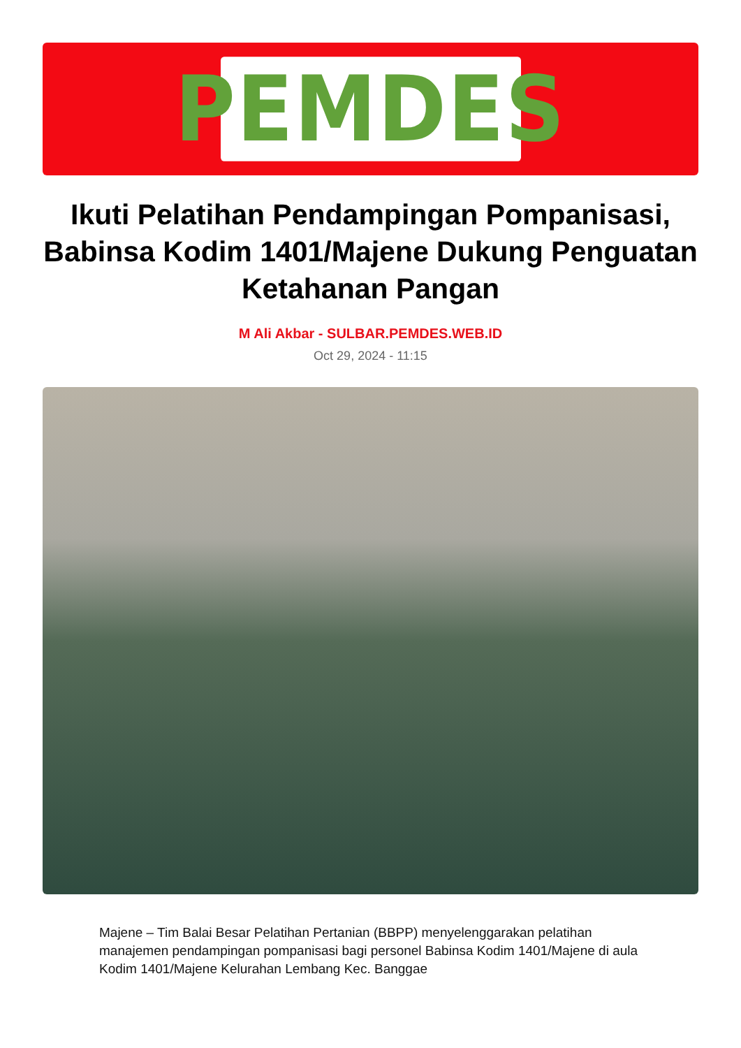PEMDES
Ikuti Pelatihan Pendampingan Pompanisasi, Babinsa Kodim 1401/Majene Dukung Penguatan Ketahanan Pangan
M Ali Akbar - SULBAR.PEMDES.WEB.ID
Oct 29, 2024 - 11:15
Majene – Tim Balai Besar Pelatihan Pertanian (BBPP) menyelenggarakan pelatihan manajemen pendampingan pompanisasi bagi personel Babinsa Kodim 1401/Majene di aula Kodim 1401/Majene Kelurahan Lembang Kec. Banggae